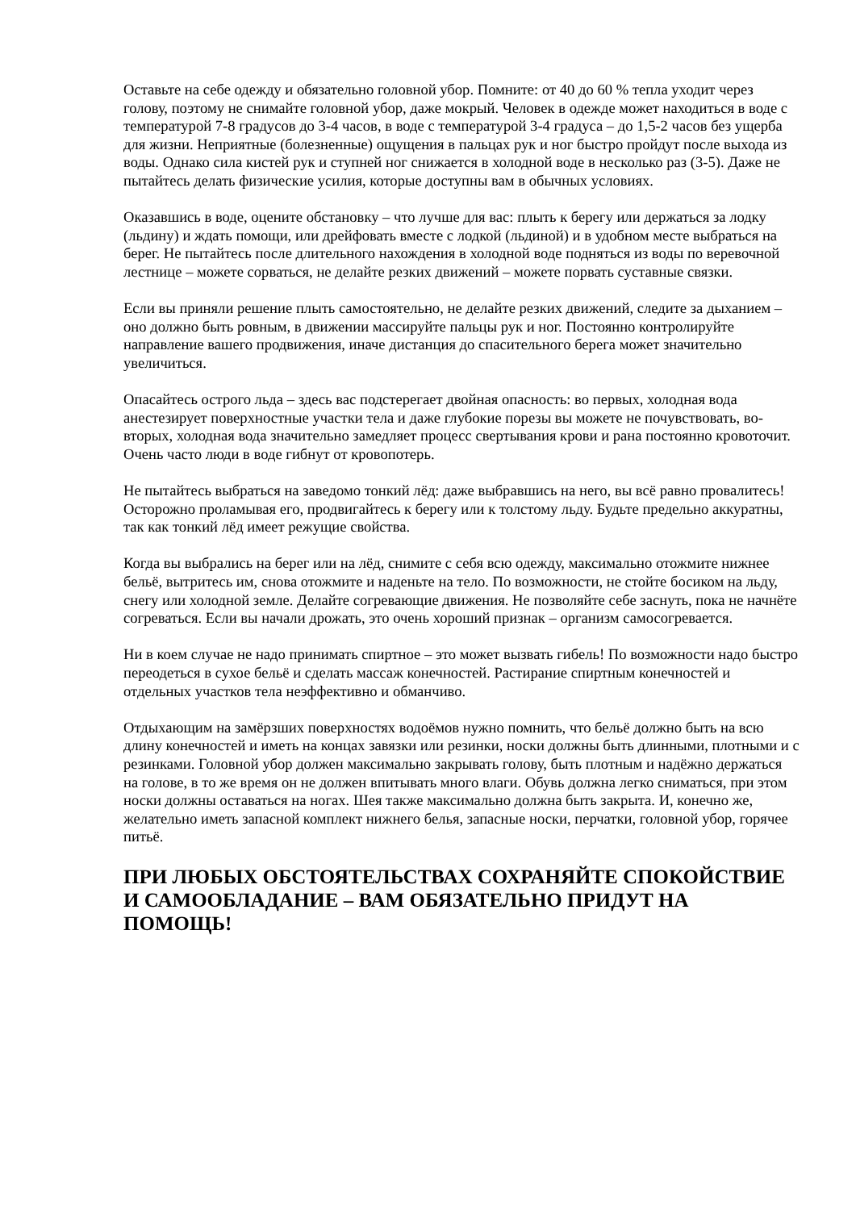Оставьте на себе одежду и обязательно головной убор. Помните: от 40 до 60 % тепла уходит через голову, поэтому не снимайте головной убор, даже мокрый. Человек в одежде может находиться в воде с температурой 7-8 градусов до 3-4 часов, в воде с температурой 3-4 градуса – до 1,5-2 часов без ущерба для жизни. Неприятные (болезненные) ощущения в пальцах рук и ног быстро пройдут после выхода из воды. Однако сила кистей рук и ступней ног снижается в холодной воде в несколько раз (3-5). Даже не пытайтесь делать физические усилия, которые доступны вам в обычных условиях.
Оказавшись в воде, оцените обстановку – что лучше для вас: плыть к берегу или держаться за лодку (льдину) и ждать помощи, или дрейфовать вместе с лодкой (льдиной) и в удобном месте выбраться на берег. Не пытайтесь после длительного нахождения в холодной воде подняться из воды по веревочной лестнице – можете сорваться, не делайте резких движений – можете порвать суставные связки.
Если вы приняли решение плыть самостоятельно, не делайте резких движений, следите за дыханием – оно должно быть ровным, в движении массируйте пальцы рук и ног. Постоянно контролируйте направление вашего продвижения, иначе дистанция до спасительного берега может значительно увеличиться.
Опасайтесь острого льда – здесь вас подстерегает двойная опасность: во первых, холодная вода анестезирует поверхностные участки тела и даже глубокие порезы вы можете не почувствовать, во-вторых, холодная вода значительно замедляет процесс свертывания крови и рана постоянно кровоточит. Очень часто люди в воде гибнут от кровопотерь.
Не пытайтесь выбраться на заведомо тонкий лёд: даже выбравшись на него, вы всё равно провалитесь! Осторожно проламывая его, продвигайтесь к берегу или к толстому льду. Будьте предельно аккуратны, так как тонкий лёд имеет режущие свойства.
Когда вы выбрались на берег или на лёд, снимите с себя всю одежду, максимально отожмите нижнее бельё, вытритесь им, снова отожмите и наденьте на тело. По возможности, не стойте босиком на льду, снегу или холодной земле. Делайте согревающие движения. Не позволяйте себе заснуть, пока не начнёте согреваться. Если вы начали дрожать, это очень хороший признак – организм самосогревается.
Ни в коем случае не надо принимать спиртное – это может вызвать гибель! По возможности надо быстро переодеться в сухое бельё и сделать массаж конечностей. Растирание спиртным конечностей и отдельных участков тела неэффективно и обманчиво.
Отдыхающим на замёрзших поверхностях водоёмов нужно помнить, что бельё должно быть на всю длину конечностей и иметь на концах завязки или резинки, носки должны быть длинными, плотными и с резинками. Головной убор должен максимально закрывать голову, быть плотным и надёжно держаться на голове, в то же время он не должен впитывать много влаги. Обувь должна легко сниматься, при этом носки должны оставаться на ногах. Шея также максимально должна быть закрыта. И, конечно же, желательно иметь запасной комплект нижнего белья, запасные носки, перчатки, головной убор, горячее питьё.
ПРИ ЛЮБЫХ ОБСТОЯТЕЛЬСТВАХ СОХРАНЯЙТЕ СПОКОЙСТВИЕ И САМООБЛАДАНИЕ – ВАМ ОБЯЗАТЕЛЬНО ПРИДУТ НА ПОМОЩЬ!